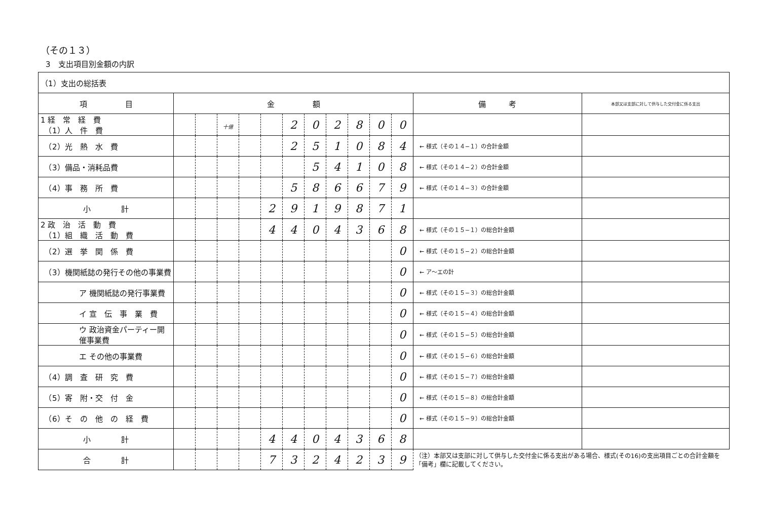（その１３）
3　支出項目別金額の内訳
| （1）支出の総括表 | | | | | | | | | | | | | | |
| 項 目 | 金 額 | | | | | | | | | | | 備 考 | 本部又は支部に対して供与した交付金に係る支出 | |
| 1 経 常 経 費 （1）人 件 費 | | | 十億 | | | 2 | 0 | 2 | 8 | 0 | 0 | | | |
| （2）光 熱 水 費 | | | | | | 2 | 5 | 1 | 0 | 8 | 4 | ← 様式（その１４−１）の合計金額 | | |
| （3）備品・消耗品費 | | | | | | | 5 | 4 | 1 | 0 | 8 | ← 様式（その１４−２）の合計金額 | | |
| （4）事 務 所 費 | | | | | | 5 | 8 | 6 | 6 | 7 | 9 | ← 様式（その１４−３）の合計金額 | | |
| 小 計 | | | | | 2 | 9 | 1 | 9 | 8 | 7 | 1 | | | |
| 2 政 治 活 動 費 （1）組 織 活 動 費 | | | | | 4 | 4 | 0 | 4 | 3 | 6 | 8 | ← 様式（その１５−１）の総合計金額 | | |
| （2）選 挙 関 係 費 | | | | | | | | | | | 0 | ← 様式（その１５−２）の総合計金額 | | |
| （3）機関紙誌の発行その他の事業費 | | | | | | | | | | | 0 | ← ア〜エの計 | | |
| ア 機関紙誌の発行事業費 | | | | | | | | | | | 0 | ← 様式（その１５−３）の総合計金額 | | |
| イ 宣 伝 事 業 費 | | | | | | | | | | | 0 | ← 様式（その１５−４）の総合計金額 | | |
| ウ 政治資金パーティー開催事業費 | | | | | | | | | | | 0 | ← 様式（その１５−５）の総合計金額 | | |
| エ その他の事業費 | | | | | | | | | | | 0 | ← 様式（その１５−６）の総合計金額 | | |
| （4）調 査 研 究 費 | | | | | | | | | | | 0 | ← 様式（その１５−７）の総合計金額 | | |
| （5）寄 附・交 付 金 | | | | | | | | | | | 0 | ← 様式（その１５−８）の総合計金額 | | |
| （6）そ の 他 の 経 費 | | | | | | | | | | | 0 | ← 様式（その１５−９）の総合計金額 | | |
| 小 計 | | | | | 4 | 4 | 0 | 4 | 3 | 6 | 8 | | | |
| 合 計 | | | | | 7 | 3 | 2 | 4 | 2 | 3 | 9 | （注）本部又は支部に対して供与した交付金に係る支出がある場合、様式(その16)の支出項目ごとの合計金額を「備考」欄に記載してください。 | | |